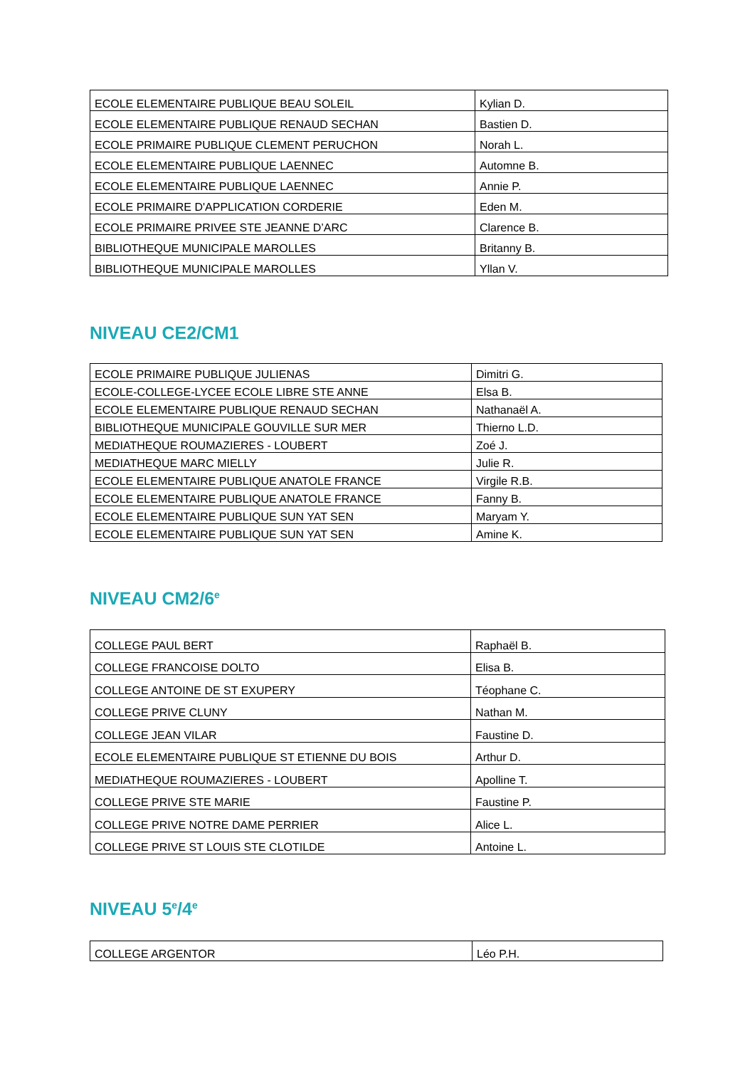| ECOLE ELEMENTAIRE PUBLIQUE BEAU SOLEIL | Kylian D. |
| ECOLE ELEMENTAIRE PUBLIQUE RENAUD SECHAN | Bastien D. |
| ECOLE PRIMAIRE PUBLIQUE CLEMENT PERUCHON | Norah L. |
| ECOLE ELEMENTAIRE PUBLIQUE LAENNEC | Automne B. |
| ECOLE ELEMENTAIRE PUBLIQUE LAENNEC | Annie P. |
| ECOLE PRIMAIRE D'APPLICATION CORDERIE | Eden M. |
| ECOLE PRIMAIRE PRIVEE STE JEANNE D’ARC | Clarence B. |
| BIBLIOTHEQUE MUNICIPALE MAROLLES | Britanny B. |
| BIBLIOTHEQUE MUNICIPALE MAROLLES | Yllan V. |
NIVEAU CE2/CM1
| ECOLE PRIMAIRE PUBLIQUE JULIENAS | Dimitri G. |
| ECOLE-COLLEGE-LYCEE ECOLE LIBRE STE ANNE | Elsa B. |
| ECOLE ELEMENTAIRE PUBLIQUE RENAUD SECHAN | Nathanaël A. |
| BIBLIOTHEQUE MUNICIPALE GOUVILLE SUR MER | Thierno L.D. |
| MEDIATHEQUE ROUMAZIERES - LOUBERT | Zoé J. |
| MEDIATHEQUE MARC MIELLY | Julie R. |
| ECOLE ELEMENTAIRE PUBLIQUE ANATOLE FRANCE | Virgile R.B. |
| ECOLE ELEMENTAIRE PUBLIQUE ANATOLE FRANCE | Fanny B. |
| ECOLE ELEMENTAIRE PUBLIQUE SUN YAT SEN | Maryam Y. |
| ECOLE ELEMENTAIRE PUBLIQUE SUN YAT SEN | Amine K. |
NIVEAU CM2/6<sup>e</sup>
| COLLEGE PAUL BERT | Raphaël B. |
| COLLEGE FRANCOISE DOLTO | Elisa B. |
| COLLEGE ANTOINE DE ST EXUPERY | Téophane C. |
| COLLEGE PRIVE CLUNY | Nathan M. |
| COLLEGE JEAN VILAR | Faustine D. |
| ECOLE ELEMENTAIRE PUBLIQUE ST ETIENNE DU BOIS | Arthur D. |
| MEDIATHEQUE ROUMAZIERES - LOUBERT | Apolline T. |
| COLLEGE PRIVE STE MARIE | Faustine P. |
| COLLEGE PRIVE NOTRE DAME PERRIER | Alice L. |
| COLLEGE PRIVE ST LOUIS STE CLOTILDE | Antoine L. |
NIVEAU 5<sup>e</sup>/4<sup>e</sup>
| COLLEGE ARGENTOR | Léo P.H. |